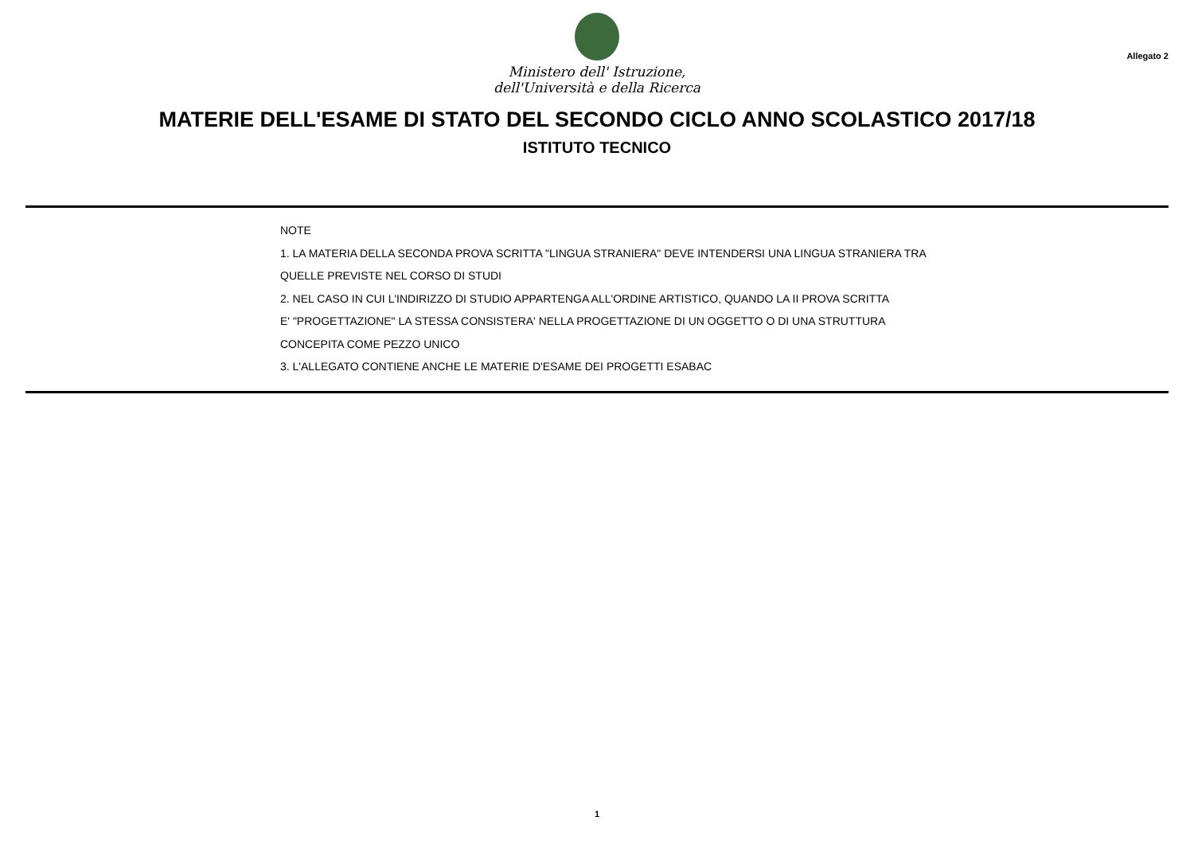Ministero dell' Istruzione,
dell'Università e della Ricerca
Allegato 2
MATERIE DELL'ESAME DI STATO DEL SECONDO CICLO ANNO SCOLASTICO 2017/18
ISTITUTO TECNICO
NOTE
1. LA MATERIA DELLA SECONDA PROVA SCRITTA "LINGUA STRANIERA" DEVE INTENDERSI UNA LINGUA STRANIERA TRA
QUELLE PREVISTE NEL CORSO DI STUDI
2. NEL CASO IN CUI L'INDIRIZZO DI STUDIO APPARTENGA ALL'ORDINE ARTISTICO, QUANDO LA II PROVA SCRITTA
E' "PROGETTAZIONE" LA STESSA CONSISTERA' NELLA PROGETTAZIONE DI UN OGGETTO O DI UNA STRUTTURA
CONCEPITA COME PEZZO UNICO
3. L'ALLEGATO CONTIENE ANCHE LE MATERIE D'ESAME DEI PROGETTI ESABAC
1